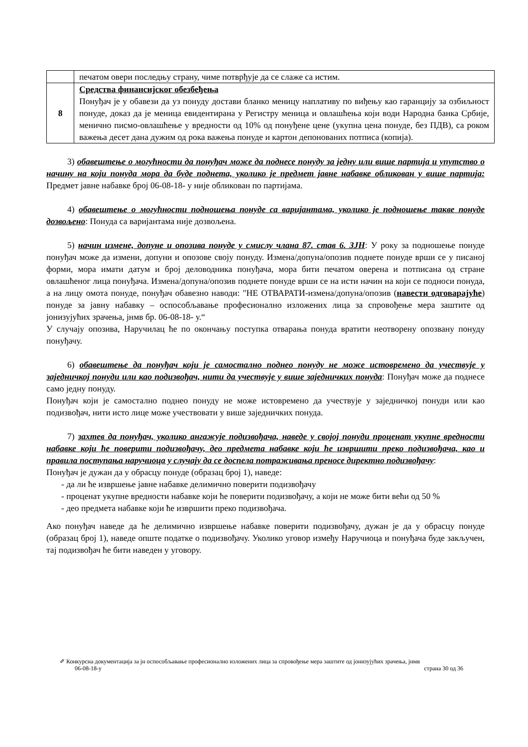| | печатом овери последњу страну, чиме потврђује да се слаже са истим. |
| 8 | Средства финансијског обезбеђења Понуђач је у обавези да уз понуду достави бланко меницу наплативу по виђењу као гаранцију за озбиљност понуде, доказ да је меница евидентирана у Регистру меница и овлашћења који води Народна банка Србије, менично писмо-овлашћење у вредности од 10% од понуђене цене (укупна цена понуде, без ПДВ), са роком важења десет дана дужим од рока важења понуде и картон депонованих потписа (копија). |
3) обавештење о могућности да понуђач може да поднесе понуду за једну или више партија и упутство о начину на који понуда мора да буде поднета, уколико је предмет јавне набавке обликован у више партија: Предмет јавне набавке број 06-08-18- у није обликован по партијама.
4) обавештење о могућности подношења понуде са варијантама, уколико је подношење такве понуде дозвољено: Понуда са варијантама није дозвољена.
5) начин измене, допуне и опозива понуде у смислу члана 87. став 6. ЗЈН: У року за подношење понуде понуђач може да измени, допуни и опозове своју понуду. Измена/допуна/опозив поднете понуде врши се у писаној форми, мора имати датум и број деловодника понуђача, мора бити печатом оверена и потписана од стране овлашћеног лица понуђача. Измена/допуна/опозив поднете понуде врши се на исти начин на који се подноси понуда, а на лицу омота понуде, понуђач обавезно наводи: "НЕ ОТВАРАТИ-измена/допуна/опозив (навести одговарајуће) понуде за јавну набавку – оспособљавање професионално изложених лица за спровођење мера заштите од јонизујућих зрачења, јнмв бр. 06-08-18- у.“
У случају опозива, Наручилац ће по окончању поступка отварања понуда вратити неотворену опозвану понуду понуђачу.
6) обавештење да понуђач који је самостално поднео понуду не може истовремено да учествује у заједничкој понуди или као подизвођач, нити да учествује у више заједничких понуда: Понуђач може да поднесе само једну понуду.
Понуђач који је самостално поднео понуду не може истовремено да учествује у заједничкој понуди или као подизвођач, нити исто лице може учествовати у више заједничких понуда.
7) захтев да понуђач, уколико ангажује подизвођача, наведе у својој понуди проценат укупне вредности набавке који ће поверити подизвођачу, део предмета набавке који ће извршити преко подизвођача, као и правила поступања наручиоца у случају да се доспела потраживања преносе директно подизвођачу:
Понуђач је дужан да у обрасцу понуде (образац број 1), наведе:
- да ли ће извршење јавне набавке делимично поверити подизвођачу
- проценат укупне вредности набавке који ће поверити подизвођачу, а који не може бити већи од 50 %
- део предмета набавке који ће извршити преко подизвођача.
Ако понуђач наведе да ће делимично извршење набавке поверити подизвођачу, дужан је да у обрасцу понуде (образац број 1), наведе опште податке о подизвођачу. Уколико уговор између Наручиоца и понуђача буде закључен, тај подизвођач ће бити наведен у уговору.
✐ Конкурсна документација за јн оспособљавање професионално изложених лица за спровођење мера заштите од јонизујућих зрачења, јнмв
06-08-18-у страна 30 од 36